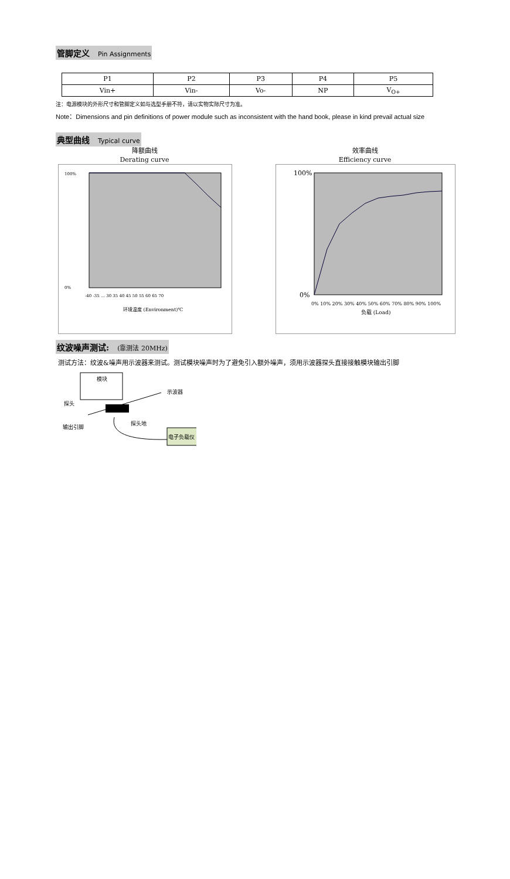管脚定义 Pin Assignments
| P1 | P2 | P3 | P4 | P5 |
| Vin+ | Vin- | Vo- | NP | V<sub>O+</sub> |
注：电源模块的外形尺寸和管脚定义如与选型手册不符，请以实物实际尺寸为准。
Note：Dimensions and pin definitions of power module such as inconsistent with the hand book, please in kind prevail actual size
典型曲线 Typical curve
降额曲线
Derating curve
100%
0%
-40 -35 … 30 35 40 45 50 55 60 65 70
环境温度 (Environment)℃
效率曲线
Efficiency curve
100%
0%
0% 10% 20% 30% 40% 50% 60% 70% 80% 90% 100%
负载 (Load)
纹波噪声测试: (靠测法 20MHz)
测试方法：纹波&噪声用示波器来测试。测试模块噪声时为了避免引入额外噪声，须用示波器探头直接接触模块输出引脚
模块
示波器
探头
探头地
输出引脚
电子负载仪